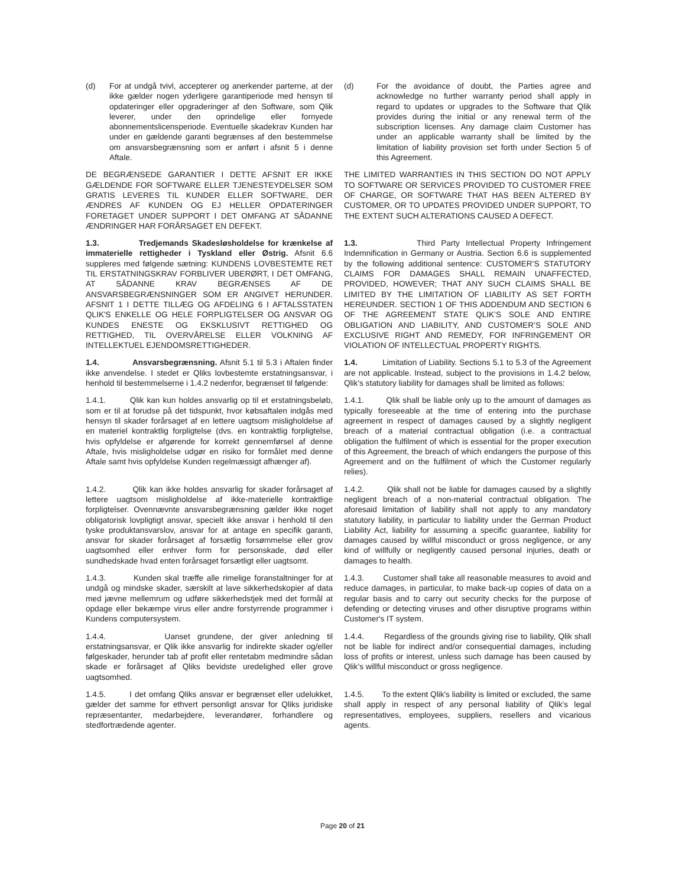(d) For at undgå tvivl, accepterer og anerkender parterne, at der ikke gælder nogen yderligere garantiperiode med hensyn til opdateringer eller opgraderinger af den Software, som Qlik leverer, under den oprindelige eller fornyede abonnementslicensperiode. Eventuelle skadekrav Kunden har under en gældende garanti begrænses af den bestemmelse om ansvarsbegrænsning som er anført i afsnit 5 i denne Aftale.
(d) For the avoidance of doubt, the Parties agree and acknowledge no further warranty period shall apply in regard to updates or upgrades to the Software that Qlik provides during the initial or any renewal term of the subscription licenses. Any damage claim Customer has under an applicable warranty shall be limited by the limitation of liability provision set forth under Section 5 of this Agreement.
DE BEGRÆNSEDE GARANTIER I DETTE AFSNIT ER IKKE GÆLDENDE FOR SOFTWARE ELLER TJENESTEYDELSER SOM GRATIS LEVERES TIL KUNDER ELLER SOFTWARE, DER ÆNDRES AF KUNDEN OG EJ HELLER OPDATERINGER FORETAGET UNDER SUPPORT I DET OMFANG AT SÅDANNE ÆNDRINGER HAR FORÅRSAGET EN DEFEKT.
THE LIMITED WARRANTIES IN THIS SECTION DO NOT APPLY TO SOFTWARE OR SERVICES PROVIDED TO CUSTOMER FREE OF CHARGE, OR SOFTWARE THAT HAS BEEN ALTERED BY CUSTOMER, OR TO UPDATES PROVIDED UNDER SUPPORT, TO THE EXTENT SUCH ALTERATIONS CAUSED A DEFECT.
1.3. Tredjemands Skadesløsholdelse for krænkelse af immaterielle rettigheder i Tyskland eller Østrig. Afsnit 6.6 suppleres med følgende sætning: KUNDENS LOVBESTEMTE RET TIL ERSTATNINGSKRAV FORBLIVER UBERØRT, I DET OMFANG, AT SÅDANNE KRAV BEGRÆNSES AF DE ANSVARSBEGRÆNSNINGER SOM ER ANGIVET HERUNDER. AFSNIT 1 I DETTE TILLÆG OG AFDELING 6 I AFTALSSTATEN QLIK'S ENKELLE OG HELE FORPLIGTELSER OG ANSVAR OG KUNDES ENESTE OG EKSKLUSIVT RETTIGHED OG RETTIGHED, TIL OVERVÅRELSE ELLER VOLKNING AF INTELLEKTUEL EJENDOMSRETTIGHEDER.
1.3. Third Party Intellectual Property Infringement Indemnification in Germany or Austria. Section 6.6 is supplemented by the following additional sentence: CUSTOMER’S STATUTORY CLAIMS FOR DAMAGES SHALL REMAIN UNAFFECTED, PROVIDED, HOWEVER; THAT ANY SUCH CLAIMS SHALL BE LIMITED BY THE LIMITATION OF LIABILITY AS SET FORTH HEREUNDER. SECTION 1 OF THIS ADDENDUM AND SECTION 6 OF THE AGREEMENT STATE QLIK’S SOLE AND ENTIRE OBLIGATION AND LIABILITY, AND CUSTOMER’S SOLE AND EXCLUSIVE RIGHT AND REMEDY, FOR INFRINGEMENT OR VIOLATION OF INTELLECTUAL PROPERTY RIGHTS.
1.4. Ansvarsbegrænsning. Afsnit 5.1 til 5.3 i Aftalen finder ikke anvendelse. I stedet er Qliks lovbestemte erstatningsansvar, i henhold til bestemmelserne i 1.4.2 nedenfor, begrænset til følgende:
1.4. Limitation of Liability. Sections 5.1 to 5.3 of the Agreement are not applicable. Instead, subject to the provisions in 1.4.2 below, Qlik's statutory liability for damages shall be limited as follows:
1.4.1. Qlik kan kun holdes ansvarlig op til et erstatningsbeløb, som er til at forudse på det tidspunkt, hvor købsaftalen indgås med hensyn til skader forårsaget af en lettere uagtsom misligholdelse af en materiel kontraktlig forpligtelse (dvs. en kontraktlig forpligtelse, hvis opfyldelse er afgørende for korrekt gennemførsel af denne Aftale, hvis misligholdelse udgør en risiko for formålet med denne Aftale samt hvis opfyldelse Kunden regelmæssigt afhænger af).
1.4.1. Qlik shall be liable only up to the amount of damages as typically foreseeable at the time of entering into the purchase agreement in respect of damages caused by a slightly negligent breach of a material contractual obligation (i.e. a contractual obligation the fulfilment of which is essential for the proper execution of this Agreement, the breach of which endangers the purpose of this Agreement and on the fulfilment of which the Customer regularly relies).
1.4.2. Qlik kan ikke holdes ansvarlig for skader forårsaget af lettere uagtsom misligholdelse af ikke-materielle kontraktlige forpligtelser. Ovennævnte ansvarsbegrænsning gælder ikke noget obligatorisk lovpligtigt ansvar, specielt ikke ansvar i henhold til den tyske produktansvarslov, ansvar for at antage en specifik garanti, ansvar for skader forårsaget af forsætlig forsømmelse eller grov uagtsomhed eller enhver form for personskade, død eller sundhedskade hvad enten forårsaget forsætligt eller uagtsomt.
1.4.2. Qlik shall not be liable for damages caused by a slightly negligent breach of a non-material contractual obligation. The aforesaid limitation of liability shall not apply to any mandatory statutory liability, in particular to liability under the German Product Liability Act, liability for assuming a specific guarantee, liability for damages caused by willful misconduct or gross negligence, or any kind of willfully or negligently caused personal injuries, death or damages to health.
1.4.3. Kunden skal træffe alle rimelige foranstaltninger for at undgå og mindske skader, særskilt at lave sikkerhedskopier af data med jævne mellemrum og udføre sikkerhedstjek med det formål at opdage eller bekæmpe virus eller andre forstyrrende programmer i Kundens computersystem.
1.4.3. Customer shall take all reasonable measures to avoid and reduce damages, in particular, to make back-up copies of data on a regular basis and to carry out security checks for the purpose of defending or detecting viruses and other disruptive programs within Customer's IT system.
1.4.4. Uanset grundene, der giver anledning til erstatningsansvar, er Qlik ikke ansvarlig for indirekte skader og/eller følgeskader, herunder tab af profit eller rentetabm medmindre sådan skade er forårsaget af Qliks bevidste uredelighed eller grove uagtsomhed.
1.4.4. Regardless of the grounds giving rise to liability, Qlik shall not be liable for indirect and/or consequential damages, including loss of profits or interest, unless such damage has been caused by Qlik’s willful misconduct or gross negligence.
1.4.5. I det omfang Qliks ansvar er begrænset eller udelukket, gælder det samme for ethvert personligt ansvar for Qliks juridiske repræsentanter, medarbejdere, leverandører, forhandlere og stedfortrædende agenter.
1.4.5. To the extent Qlik's liability is limited or excluded, the same shall apply in respect of any personal liability of Qlik's legal representatives, employees, suppliers, resellers and vicarious agents.
Page 20 of 21